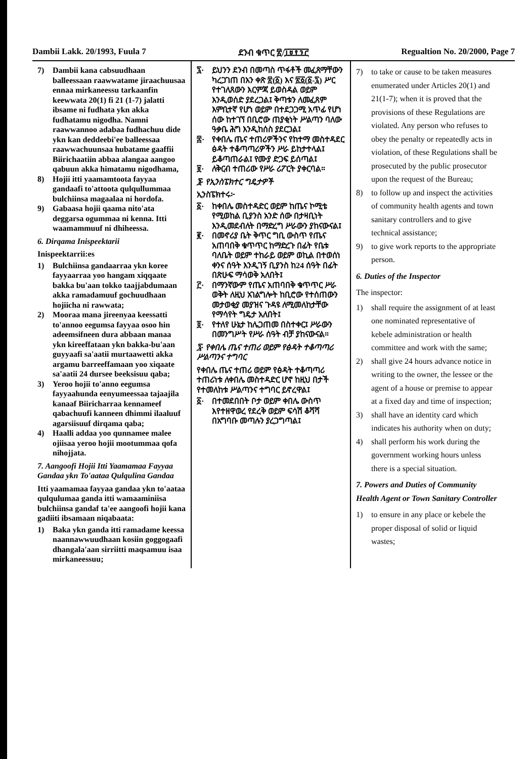Dambii Lakk. 20/1993, Fuula 7 ደንብ ቁጥር ፳/፲፱፻፺፫ Regualtion No. 20/2000, Page 7
7) Dambii kana cabsuudhaan balleessaan raawwatame jiraachuusaa ennaa mirkaneessu tarkaanfin keewwata 20(1) fi 21 (1-7) jalatti ibsame ni fudhata ykn akka fudhatamu nigodha. Namni raawwannoo adabaa fudhachuu dide ykn kan deddeebi'ee balleessaa raawwachuunsaa hubatame gaaffii Biirichaatiin abbaa alangaa aangoo qabuun akka himatamu nigodhama,
8) Hojii itti yaamamtoota fayyaa gandaafi to'attoota qulqullummaa bulchiinsa magaalaa ni hordofa.
9) Gabaasa hojii qaama nito'ata deggarsa ogummaa ni kenna. Itti waamammuuf ni dhiheessa.
6. Dirqama Inispeektarii
Inispeektarrii:es
1) Bulchiinsa gandaarraa ykn koree fayyaarraa yoo hangam xiqqaate bakka bu'aan tokko taajjabdumaan akka ramadamuuf gochuudhaan hojiicha ni rawwata;
2) Mooraa mana jireenyaa keessatti to'annoo eegumsa fayyaa osoo hin adeemsifneen dura abbaan manaa ykn kireeffataan ykn bakka-bu'aan guyyaafi sa'aatii murtaawetti akka argamu barreeffamaan yoo xiqaate sa'aatii 24 dursee beeksisuu qaba;
3) Yeroo hojii to'anno eegumsa fayyaahunda eenyumeessaa tajaajila kanaaf Biiricharraa kennameef qabachuufi kanneen dhimmi ilaaluuf agarsiisuuf dirqama qaba;
4) Haalli addaa yoo qunnamee malee ojiisaa yeroo hojii mootummaa qofa nihojjata.
7. Aangoofi Hojii Itti Yaamamaa Fayyaa Gandaa ykn To'aataa Qulqulina Gandaa
Itti yaamamaa fayyaa gandaa ykn to'aataa qulqulumaa ganda itti wamaaminiisa bulchiinsa gandaf ta'ee aangoofi hojii kana gadiiti ibsamaan niqabaata:
1) Baka ykn ganda itti ramadame keessa naannawwuudhaan kosiin goggogaafi dhangala'aan sirriitti maqsamuu isaa mirkaneessuu;
፯· ይህንን ደንብ በመጣስ ጥፋቶች መፈጸማቸውን ካረጋገጠ በአን ቀጽ ፳(፩) እና ፳፩(፩-፯) ሥር የተገለጸውን እርምጃ ይወስዳል ወይም እንዲወሰድ ያደረጋል፤ ቅጣቱን ለመፈጸም እምቢተኛ የሆነ ወይም በተደጋጋሚ አጥፊ የሆነ ሰው ከተገኘ በቢሮው ጠያቂነት ሥልጣን ባለው ዓቃቤ ሕግ እንዲከሰስ ያደርጋል፤
፰· የቀበሌ ጤና ተጠሪዎችንና የከተማ መስተዳደር ፅዳት ተቆጣጣሪዎችን ሥራ ይከታተላል፤ ይቆጣጠራል፤ የሙያ ድጋፍ ይሰጣል፤
፱· ለቅርብ ተጠሪው የሥራ ሪፖርት ያቀርባል።
፮· የኢንስፔክተር ግዴታዎች
ኢንስፔክተሩ፦
፩· ከቀበሌ መስተዳድር ወይም ከጤና ኮሚቴ የሚወከል ቢያንስ አንድ ሰው በታዛቢነት እንዲመደብለት በማድረግ ሥራውን ያከናውናል፤
፪· በመኖሪያ ቤት ቅጥር ግቢ ውስጥ የጤና አጠባበቅ ቁጥጥር ከማድረጉ በፊት የቤቱ ባለቤት ወይም ተከራይ ወይም ወኪል በተወሰነ ቀንና ሰዓት እንዲገኝ ቢያንስ ከ24 ሰዓት በፊት በጽሁፍ ማሳወቅ አለበት፤
፫· በማንኛውም የጤና አጠባበቅ ቁጥጥር ሥራ ወቅት ለዚህ አገልግሎት ከቢሮው የተሰጠውን መታወቂያ መያዝና ጉዳዩ ለሚመለከታቸው የማሳየት ግዴታ አለበት፤
፬· የተለየ ሁኔታ ከሌጋጠመ በስተቀር፤ ሥራውን በመንግሥት የሥራ ሰዓት ብቻ ያከናውናል።
፯· የቀበሌ ጤና ተጠሪ ወይም የፅዳት ተቆጣጣሪ ሥልጣንና ተግባር
የቀበሌ ጤና ተጠሪ ወይም የፅዳት ተቆጣጣሪ ተጠሪነቱ ለቀበሌ መስተዳድር ሆኖ ከዚህ በታች የተመለከቱ ሥልጣንና ተግባር ይኖረዋል፤
፩· በተመደበበት ቦታ ወይም ቀበሌ ውስጥ እየተዘዋወረ የደረቅ ወይም ፍሳሽ ቆሻሻ በአግባቡ መጣሉን ያረጋግጣል፤
7) to take or cause to be taken measures enumerated under Articles 20(1) and 21(1-7); when it is proved that the provisions of these Regulations are violated. Any person who refuses to obey the penalty or repeatedly acts in violation, of these Regulations shall be prosecuted by the public prosecutor upon the request of the Bureau;
8) to follow up and inspect the activities of community health agents and town sanitary controllers and to give technical assistance;
9) to give work reports to the appropriate person.
6. Duties of the Inspector
The inspector:
1) shall require the assignment of at least one nominated representative of kebele administration or health committee and work with the same;
2) shall give 24 hours advance notice in writing to the owner, the lessee or the agent of a house or premise to appear at a fixed day and time of inspection;
3) shall have an identity card which indicates his authority when on duty;
4) shall perform his work during the government working hours unless there is a special situation.
7. Powers and Duties of Community Health Agent or Town Sanitary Controller
1) to ensure in any place or kebele the proper disposal of solid or liquid wastes;